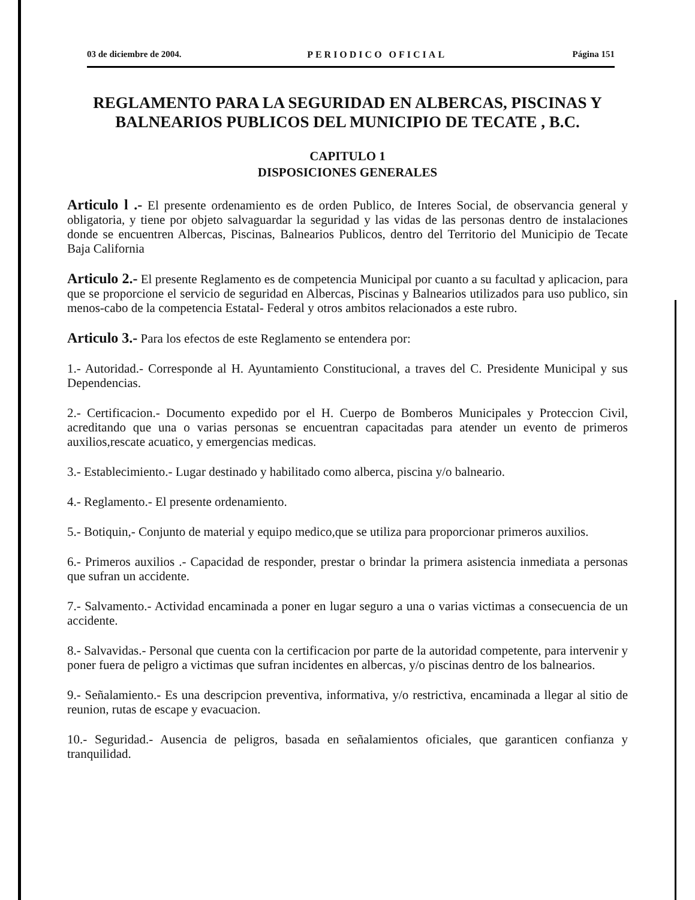03 de diciembre de 2004. PERIODICO OFICIAL Página 151
REGLAMENTO PARA LA SEGURIDAD EN ALBERCAS, PISCINAS Y BALNEARIOS PUBLICOS DEL MUNICIPIO DE TECATE , B.C.
CAPITULO 1
DISPOSICIONES GENERALES
Articulo l .- El presente ordenamiento es de orden Publico, de Interes Social, de observancia general y obligatoria, y tiene por objeto salvaguardar la seguridad y las vidas de las personas dentro de instalaciones donde se encuentren Albercas, Piscinas, Balnearios Publicos, dentro del Territorio del Municipio de Tecate Baja California
Articulo 2.- El presente Reglamento es de competencia Municipal por cuanto a su facultad y aplicacion, para que se proporcione el servicio de seguridad en Albercas, Piscinas y Balnearios utilizados para uso publico, sin menos-cabo de la competencia Estatal- Federal y otros ambitos relacionados a este rubro.
Articulo 3.- Para los efectos de este Reglamento se entendera por:
1.- Autoridad.- Corresponde al H. Ayuntamiento Constitucional, a traves del C. Presidente Municipal y sus Dependencias.
2.- Certificacion.- Documento expedido por el H. Cuerpo de Bomberos Municipales y Proteccion Civil, acreditando que una o varias personas se encuentran capacitadas para atender un evento de primeros auxilios,rescate acuatico, y emergencias medicas.
3.- Establecimiento.- Lugar destinado y habilitado como alberca, piscina y/o balneario.
4.- Reglamento.- El presente ordenamiento.
5.- Botiquin,- Conjunto de material y equipo medico,que se utiliza para proporcionar primeros auxilios.
6.- Primeros auxilios .- Capacidad de responder, prestar o brindar la primera asistencia inmediata a personas que sufran un accidente.
7.- Salvamento.- Actividad encaminada a poner en lugar seguro a una o varias victimas a consecuencia de un accidente.
8.- Salvavidas.- Personal que cuenta con la certificacion por parte de la autoridad competente, para intervenir y poner fuera de peligro a victimas que sufran incidentes en albercas, y/o piscinas dentro de los balnearios.
9.- Señalamiento.- Es una descripcion preventiva, informativa, y/o restrictiva, encaminada a llegar al sitio de reunion, rutas de escape y evacuacion.
10.- Seguridad.- Ausencia de peligros, basada en señalamientos oficiales, que garanticen confianza y tranquilidad.